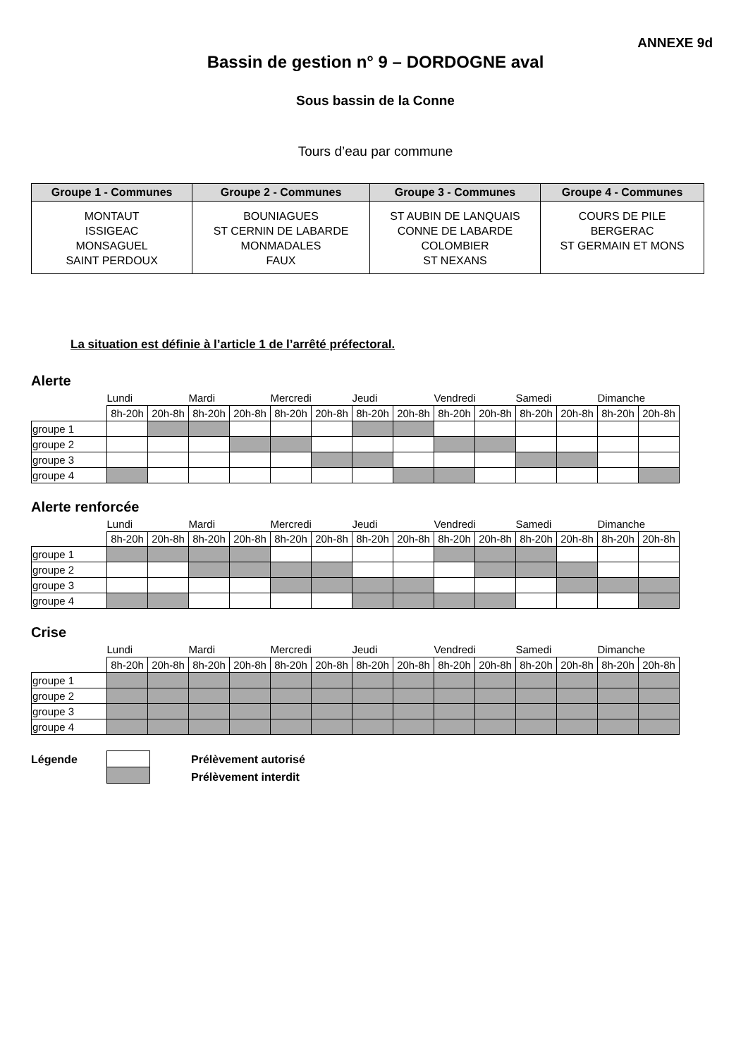ANNEXE 9d
Bassin de gestion n° 9 – DORDOGNE aval
Sous bassin de la Conne
Tours d’eau par commune
| Groupe 1 - Communes | Groupe 2 - Communes | Groupe 3 - Communes | Groupe 4 - Communes |
| --- | --- | --- | --- |
| MONTAUT ISSIGEAC MONSAGUEL SAINT PERDOUX | BOUNIAGUES ST CERNIN DE LABARDE MONMADALES FAUX | ST AUBIN DE LANQUAIS CONNE DE LABARDE COLOMBIER ST NEXANS | COURS DE PILE BERGERAC ST GERMAIN ET MONS |
La situation est définie à l’article 1 de l’arrêté préfectoral.
Alerte
| | Lundi | | Mardi | | Mercredi | | Jeudi | | Vendredi | | Samedi | | Dimanche | |
| | 8h-20h | 20h-8h | 8h-20h | 20h-8h | 8h-20h | 20h-8h | 8h-20h | 20h-8h | 8h-20h | 20h-8h | 8h-20h | 20h-8h | 8h-20h | 20h-8h |
| groupe 1 | | | | | | | | | | | | | | |
| groupe 2 | | | | | | | | | | | | | | |
| groupe 3 | | | | | | | | | | | | | | |
| groupe 4 | | | | | | | | | | | | | | |
Alerte renforcée
| | Lundi | | Mardi | | Mercredi | | Jeudi | | Vendredi | | Samedi | | Dimanche | |
| | 8h-20h | 20h-8h | 8h-20h | 20h-8h | 8h-20h | 20h-8h | 8h-20h | 20h-8h | 8h-20h | 20h-8h | 8h-20h | 20h-8h | 8h-20h | 20h-8h |
| groupe 1 | | | | | | | | | | | | | | |
| groupe 2 | | | | | | | | | | | | | | |
| groupe 3 | | | | | | | | | | | | | | |
| groupe 4 | | | | | | | | | | | | | | |
Crise
| | Lundi | | Mardi | | Mercredi | | Jeudi | | Vendredi | | Samedi | | Dimanche | |
| | 8h-20h | 20h-8h | 8h-20h | 20h-8h | 8h-20h | 20h-8h | 8h-20h | 20h-8h | 8h-20h | 20h-8h | 8h-20h | 20h-8h | 8h-20h | 20h-8h |
| groupe 1 | | | | | | | | | | | | | | |
| groupe 2 | | | | | | | | | | | | | | |
| groupe 3 | | | | | | | | | | | | | | |
| groupe 4 | | | | | | | | | | | | | | |
Légende
Prélèvement autorisé
Prélèvement interdit